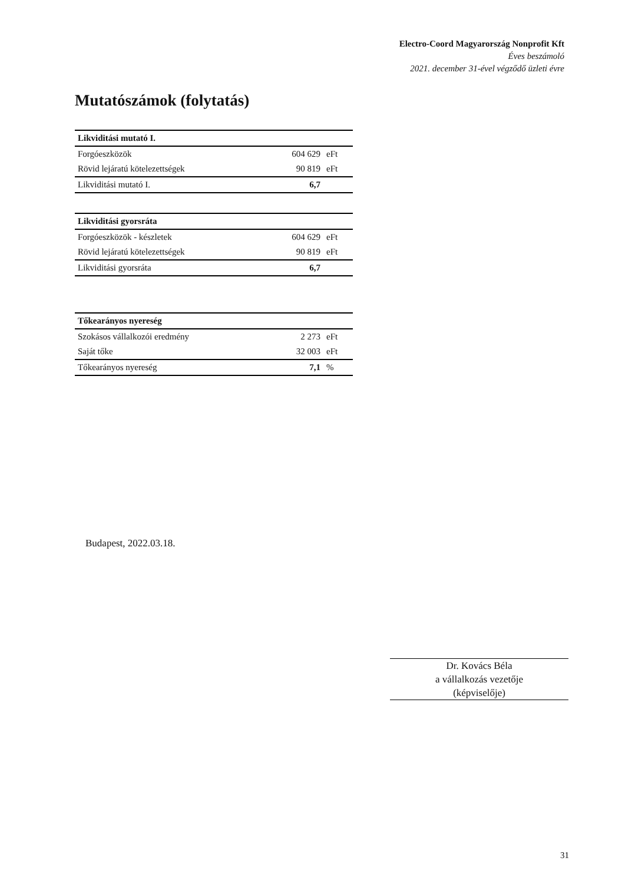Electro-Coord Magyarország Nonprofit Kft
Éves beszámoló
2021. december 31-ével végződő üzleti évre
Mutatószámok (folytatás)
| Likviditási mutató I. | | |
| --- | --- | --- |
| Forgóeszközök | 604 629 | eFt |
| Rövid lejáratú kötelezettségek | 90 819 | eFt |
| Likviditási mutató I. | 6,7 | |
| Likviditási gyorsráta | | |
| --- | --- | --- |
| Forgóeszközök - készletek | 604 629 | eFt |
| Rövid lejáratú kötelezettségek | 90 819 | eFt |
| Likviditási gyorsráta | 6,7 | |
| Tőkearányos nyereség | | |
| --- | --- | --- |
| Szokásos vállalkozói eredmény | 2 273 | eFt |
| Saját tőke | 32 003 | eFt |
| Tőkearányos nyereség | 7,1 | % |
Budapest, 2022.03.18.
Dr. Kovács Béla
a vállalkozás vezetője
(képviselője)
31